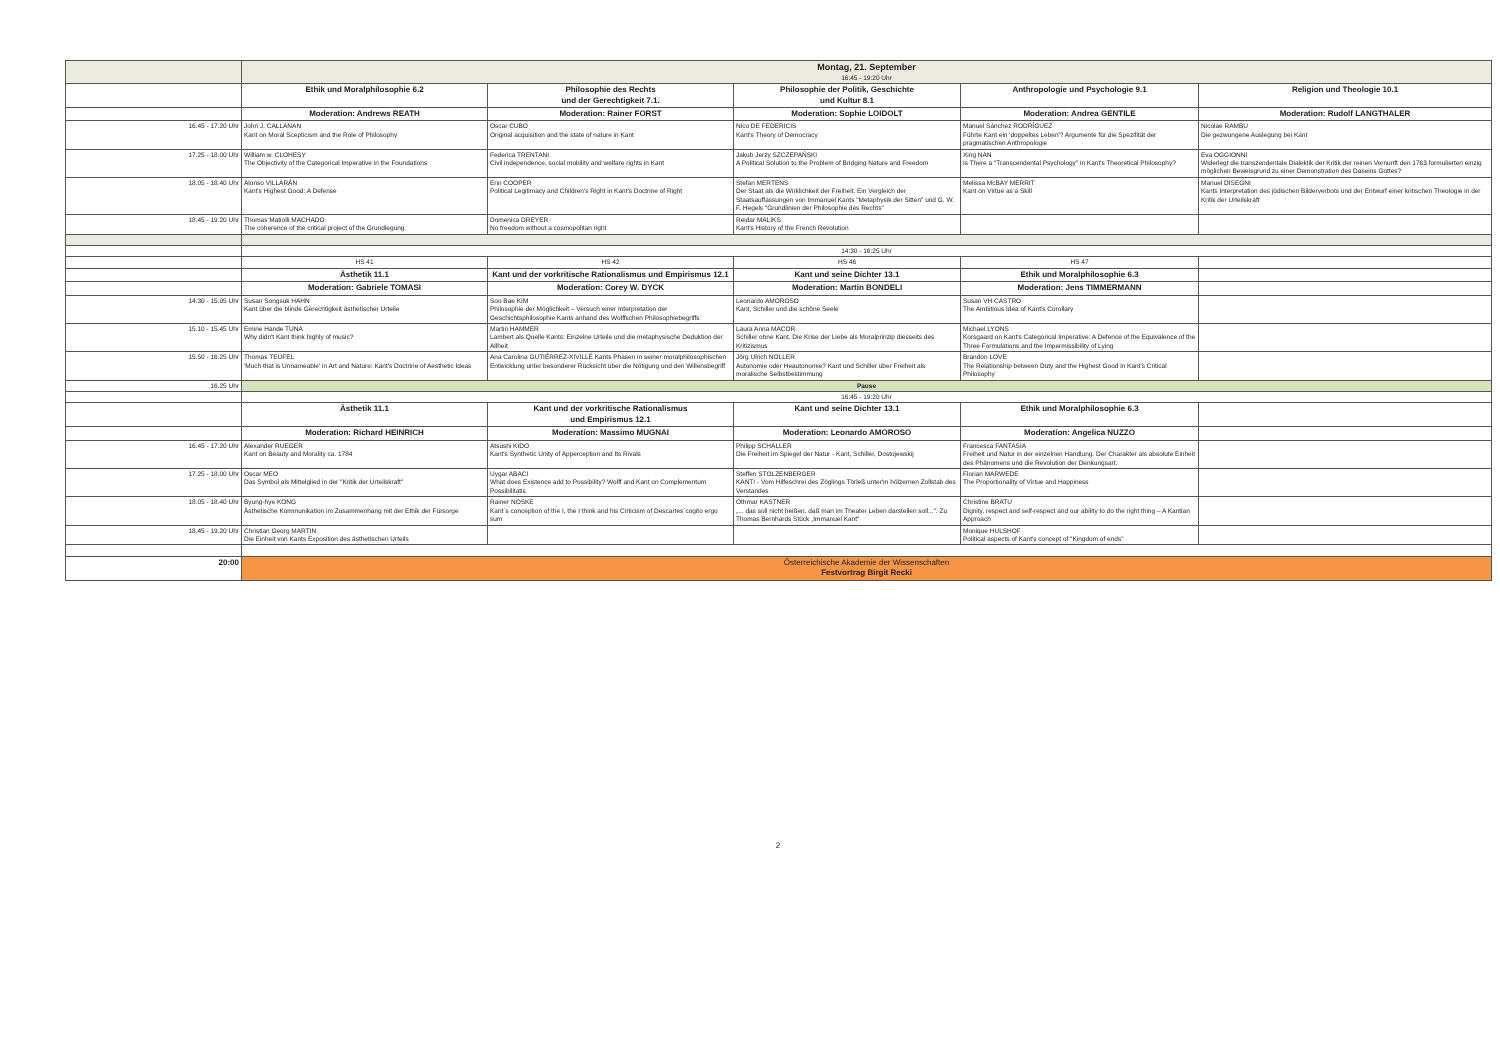| | Montag, 21. September 16:45 - 19:20 Uhr | | | | |
| | Ethik und Moralphilosophie 6.2 | Philosophie des Rechts und der Gerechtigkeit 7.1. | Philosophie der Politik, Geschichte und Kultur 8.1 | Anthropologie und Psychologie 9.1 | Religion und Theologie 10.1 |
| | Moderation: Andrews REATH | Moderation: Rainer FORST | Moderation: Sophie LOIDOLT | Moderation: Andrea GENTILE | Moderation: Rudolf LANGTHALER |
| 16.45 - 17.20 Uhr | John J. CALLANAN Kant on Moral Scepticism and the Role of Philosophy | Oscar CUBO Original acquisition and the state of nature in Kant | Nico DE FEDERICIS Kant's Theory of Democracy | Manuel Sánchez RODRÍGUEZ Führte Kant ein 'doppeltes Leben'? Argumente für die Spezifität der pragmatischen Anthropologie | Nicolae RAMBU Die gezwungene Auslegung bei Kant |
| 17.25 - 18.00 Uhr | William w. CLOHESY The Objectivity of the Categorical Imperative in the Foundations | Federica TRENTANI Civil independence, social mobility and welfare rights in Kant | Jakub Jerzy SZCZEPAŃSKI A Political Solution to the Problem of Bridging Nature and Freedom | Xing NAN Is There a "Transcendental Psychology" in Kant's Theoretical Philosophy? | Eva OGGIONNI Widerlegt die transzendentale Dialektik der Kritik der reinen Vernunft den 1763 formulierten einzig möglichen Beweisgrund zu einer Demonstration des Daseins Gottes? |
| 18.05 - 18.40 Uhr | Alonso VILLARÁN Kant's Highest Good: A Defense | Erin COOPER Political Legitimacy and Children's Right in Kant's Doctrine of Right | Stefan MERTENS Der Staat als die Wirklichkeit der Freiheit. Ein Vergleich der Staatsauffassungen von Immanuel Kants "Metaphysik der Sitten" und G. W. F. Hegels "Grundlinien der Philosophie des Rechts" | Melissa McBAY MERRIT Kant on Virtue as a Skill | Manuel DISEGNI Kants Interpretation des jüdischen Bilderverbots und der Entwurf einer kritischen Theologie in der Kritik der Urteilskraft |
| 18.45 - 19.20 Uhr | Thomas Matiolli MACHADO The coherence of the critical project of the Grundlegung | Domenica DREYER No freedom without a cosmopolitan right | Reidar MALIKS Kant's History of the French Revolution | | |
| | 14:30 - 16:25 Uhr | | | | |
| | HS 41 | HS 42 | HS 46 | HS 47 | |
| | Ästhetik 11.1 | Kant und der vorkritische Rationalismus und Empirismus 12.1 | Kant und seine Dichter 13.1 | Ethik und Moralphilosophie 6.3 | |
| | Moderation: Gabriele TOMASI | Moderation: Corey W. DYCK | Moderation: Martin BONDELI | Moderation: Jens TIMMERMANN | |
| 14.30 - 15.05 Uhr | Susan Songsuk HAHN Kant über die blinde Gerechtigkeit ästhetischer Urteile | Soo Bae KIM Philosophie der Möglichkeit – Versuch einer Interpretation der Geschichtsphilosophie Kants anhand des Wolffschen Philosophiebegriffs | Leonardo AMOROSO Kant, Schiller und die schöne Seele | Susan VH CASTRO The Ambitious Idea of Kant's Corollary | |
| 15.10 - 15.45 Uhr | Emine Hande TUNA Why didn't Kant think highly of music? | Martin HAMMER Lambert als Quelle Kants: Einzelne Urteile und die metaphysische Deduktion der Allheit | Laura Anna MACOR Schiller ohne Kant. Die Krise der Liebe als Moralprinzip diesseits des Kritizismus | Michael LYONS Korsgaard on Kant's Categorical Imperative: A Defence of the Equivalence of the Three Formulations and the Impermissibility of Lying | |
| 15.50 - 16.25 Uhr | Thomas TEUFEL 'Much that is Unnameable' in Art and Nature: Kant's Doctrine of Aesthetic Ideas | Ana Carolina GUTIÉRREZ-XIVILLÉ Kants Phasen in seiner moralphilosophischen Entwicklung unter besonderer Rücksicht über die Nötigung und den Willensbegriff | Jörg Ulrich NOLLER Autonomie oder Heautonomie? Kant und Schiller über Freiheit als moralische Selbstbestimmung | Brandon LOVE The Relationship between Duty and the Highest Good in Kant's Critical Philosophy | |
| 16.25 Uhr | Pause | | | | |
| | 16:45 - 19:20 Uhr | | | | |
| | Ästhetik 11.1 | Kant und der vorkritische Rationalismus und Empirismus 12.1 | Kant und seine Dichter 13.1 | Ethik und Moralphilosophie 6.3 | |
| | Moderation: Richard HEINRICH | Moderation: Massimo MUGNAI | Moderation: Leonardo AMOROSO | Moderation: Angelica NUZZO | |
| 16.45 - 17.20 Uhr | Alexander RUEGER Kant on Beauty and Morality ca. 1784 | Atsushi KIDO Kant's Synthetic Unity of Apperception and Its Rivals | Philipp SCHALLER Die Freiheit im Spiegel der Natur - Kant, Schiller, Dostojewskij | Francesca FANTASIA Freiheit und Natur in der einzelnen Handlung. Der Charakter als absolute Einheit des Phänomens und die Revolution der Denkungsart. | |
| 17.25 - 18.00 Uhr | Oscar MEO Das Symbol als Mittelglied in der "Kritik der Urteilskraft" | Uygar ABACI What does Existence add to Possibility? Wolff and Kant on Complementum Possibilitatis | Steffen STOLZENBERGER KANT! - Vom Hilfeschrei des Zöglings Törleß unter'm hölzernen Zollstab des Verstandes | Florian MARWEDE The Proportionality of Virtue and Happiness | |
| 18.05 - 18.40 Uhr | Byung-hye KONG Ästhetische Kommunikation im Zusammenhang mit der Ethik der Fürsorge | Rainer NOSKE Kant´s conception of the I, the I think and his Criticism of Descartes´cogito ergo sum | Othmar KASTNER „... das soll nicht heißen, daß man im Theater Leben darstellen soll...". Zu Thomas Bernhards Stück „Immanuel Kant" | Christine BRATU Dignity, respect and self-respect and our ability to do the right thing – A Kantian Approach | |
| 18.45 - 19.20 Uhr | Christian Georg MARTIN Die Einheit von Kants Exposition des ästhetischen Urteils | | | Monique HULSHOF Political aspects of Kant's concept of "Kingdom of ends" | |
| 20:00 | Österreichische Akademie der Wissenschaften Festvortrag Birgit Recki | | | | |
2